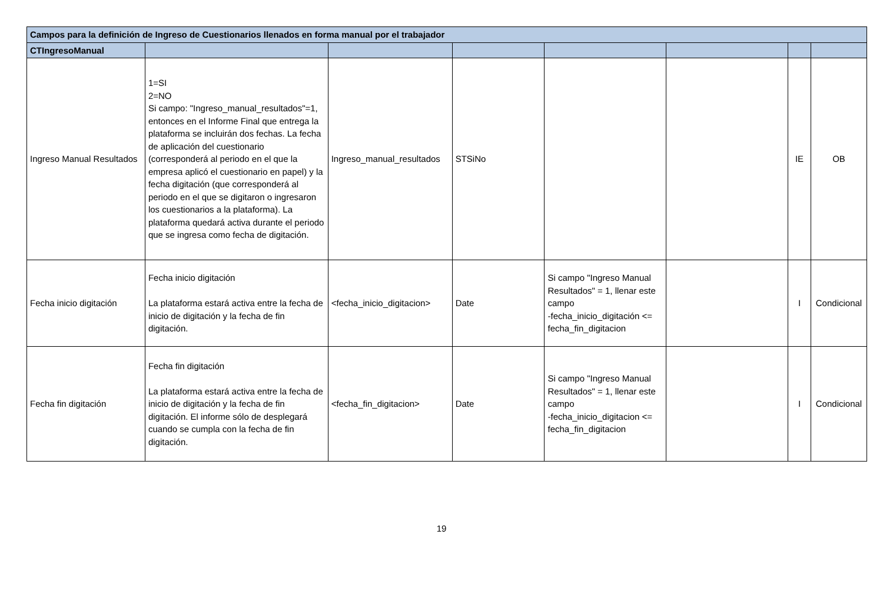| Campos para la definición de Ingreso de Cuestionarios llenados en forma manual por el trabajador | | | | | | | |
| --- | --- | --- | --- | --- | --- | --- | --- |
| CTIngresoManual | | | | | | | |
| Ingreso Manual Resultados | 1=SI 2=NO Si campo: "Ingreso_manual_resultados"=1, entonces en el Informe Final que entrega la plataforma se incluirán dos fechas. La fecha de aplicación del cuestionario (corresponderá al periodo en el que la empresa aplicó el cuestionario en papel) y la fecha digitación (que corresponderá al periodo en el que se digitaron o ingresaron los cuestionarios a la plataforma). La plataforma quedará activa durante el periodo que se ingresa como fecha de digitación. | Ingreso_manual_resultados | STSiNo | | | IE | OB |
| Fecha inicio digitación | Fecha inicio digitación La plataforma estará activa entre la fecha de inicio de digitación y la fecha de fin digitación. | <fecha_inicio_digitacion> | Date | Si campo "Ingreso Manual Resultados" = 1, llenar este campo -fecha_inicio_digitación <= fecha_fin_digitacion | | I | Condicional |
| Fecha fin digitación | Fecha fin digitación La plataforma estará activa entre la fecha de inicio de digitación y la fecha de fin digitación. El informe sólo de desplegará cuando se cumpla con la fecha de fin digitación. | <fecha_fin_digitacion> | Date | Si campo "Ingreso Manual Resultados" = 1, llenar este campo -fecha_inicio_digitacion <= fecha_fin_digitacion | | I | Condicional |
19